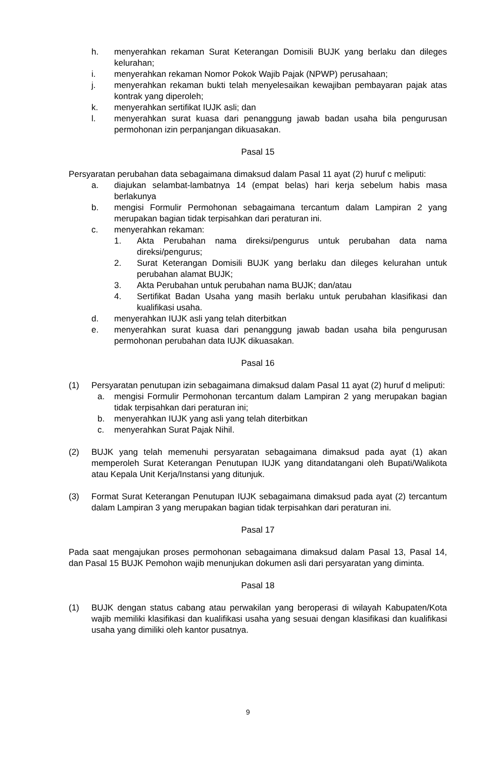h. menyerahkan rekaman Surat Keterangan Domisili BUJK yang berlaku dan dileges kelurahan;
i. menyerahkan rekaman Nomor Pokok Wajib Pajak (NPWP) perusahaan;
j. menyerahkan rekaman bukti telah menyelesaikan kewajiban pembayaran pajak atas kontrak yang diperoleh;
k. menyerahkan sertifikat IUJK asli; dan
l. menyerahkan surat kuasa dari penanggung jawab badan usaha bila pengurusan permohonan izin perpanjangan dikuasakan.
Pasal 15
Persyaratan perubahan data sebagaimana dimaksud dalam Pasal 11 ayat (2) huruf c meliputi:
a. diajukan selambat-lambatnya 14 (empat belas) hari kerja sebelum habis masa berlakunya
b. mengisi Formulir Permohonan sebagaimana tercantum dalam Lampiran 2 yang merupakan bagian tidak terpisahkan dari peraturan ini.
c. menyerahkan rekaman:
1. Akta Perubahan nama direksi/pengurus untuk perubahan data nama direksi/pengurus;
2. Surat Keterangan Domisili BUJK yang berlaku dan dileges kelurahan untuk perubahan alamat BUJK;
3. Akta Perubahan untuk perubahan nama BUJK; dan/atau
4. Sertifikat Badan Usaha yang masih berlaku untuk perubahan klasifikasi dan kualifikasi usaha.
d. menyerahkan IUJK asli yang telah diterbitkan
e. menyerahkan surat kuasa dari penanggung jawab badan usaha bila pengurusan permohonan perubahan data IUJK dikuasakan.
Pasal 16
(1) Persyaratan penutupan izin sebagaimana dimaksud dalam Pasal 11 ayat (2) huruf d meliputi:
a. mengisi Formulir Permohonan tercantum dalam Lampiran 2 yang merupakan bagian tidak terpisahkan dari peraturan ini;
b. menyerahkan IUJK yang asli yang telah diterbitkan
c. menyerahkan Surat Pajak Nihil.
(2) BUJK yang telah memenuhi persyaratan sebagaimana dimaksud pada ayat (1) akan memperoleh Surat Keterangan Penutupan IUJK yang ditandatangani oleh Bupati/Walikota atau Kepala Unit Kerja/Instansi yang ditunjuk.
(3) Format Surat Keterangan Penutupan IUJK sebagaimana dimaksud pada ayat (2) tercantum dalam Lampiran 3 yang merupakan bagian tidak terpisahkan dari peraturan ini.
Pasal 17
Pada saat mengajukan proses permohonan sebagaimana dimaksud dalam Pasal 13, Pasal 14, dan Pasal 15 BUJK Pemohon wajib menunjukan dokumen asli dari persyaratan yang diminta.
Pasal 18
(1) BUJK dengan status cabang atau perwakilan yang beroperasi di wilayah Kabupaten/Kota wajib memiliki klasifikasi dan kualifikasi usaha yang sesuai dengan klasifikasi dan kualifikasi usaha yang dimiliki oleh kantor pusatnya.
9